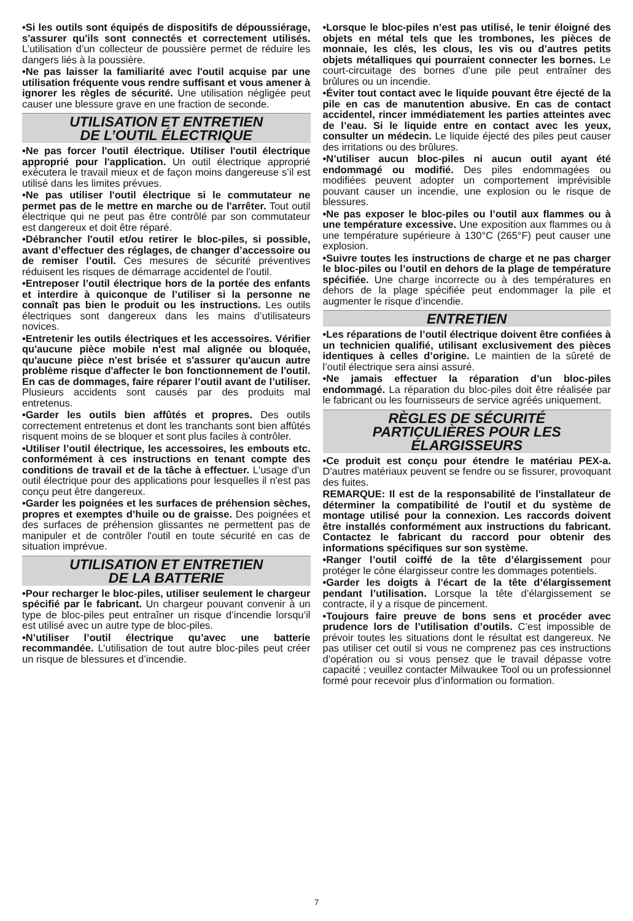•Si les outils sont équipés de dispositifs de dépoussiérage, s'assurer qu'ils sont connectés et correctement utilisés. L’utilisation d’un collecteur de poussière permet de réduire les dangers liés à la poussière.
•Ne pas laisser la familiarité avec l'outil acquise par une utilisation fréquente vous rendre suffisant et vous amener à ignorer les règles de sécurité. Une utilisation négligée peut causer une blessure grave en une fraction de seconde.
UTILISATION ET ENTRETIEN
DE L’OUTIL ÉLECTRIQUE
•Ne pas forcer l'outil électrique. Utiliser l'outil électrique approprié pour l'application. Un outil électrique approprié exécutera le travail mieux et de façon moins dangereuse s’il est utilisé dans les limites prévues.
•Ne pas utiliser l'outil électrique si le commutateur ne permet pas de le mettre en marche ou de l'arrêter. Tout outil électrique qui ne peut pas être contrôlé par son commutateur est dangereux et doit être réparé.
•Débrancher l'outil et/ou retirer le bloc-piles, si possible, avant d’effectuer des réglages, de changer d’accessoire ou de remiser l’outil. Ces mesures de sécurité préventives réduisent les risques de démarrage accidentel de l'outil.
•Entreposer l’outil électrique hors de la portée des enfants et interdire à quiconque de l’utiliser si la personne ne connaît pas bien le produit ou les instructions. Les outils électriques sont dangereux dans les mains d’utilisateurs novices.
•Entretenir les outils électriques et les accessoires. Vérifier qu'aucune pièce mobile n'est mal alignée ou bloquée, qu'aucune pièce n'est brisée et s'assurer qu'aucun autre problème risque d'affecter le bon fonctionnement de l'outil. En cas de dommages, faire réparer l’outil avant de l’utiliser. Plusieurs accidents sont causés par des produits mal entretenus.
•Garder les outils bien affûtés et propres. Des outils correctement entretenus et dont les tranchants sont bien affûtés risquent moins de se bloquer et sont plus faciles à contrôler.
•Utiliser l’outil électrique, les accessoires, les embouts etc. conformément à ces instructions en tenant compte des conditions de travail et de la tâche à effectuer. L'usage d'un outil électrique pour des applications pour lesquelles il n'est pas conçu peut être dangereux.
•Garder les poignées et les surfaces de préhension sèches, propres et exemptes d’huile ou de graisse. Des poignées et des surfaces de préhension glissantes ne permettent pas de manipuler et de contrôler l'outil en toute sécurité en cas de situation imprévue.
UTILISATION ET ENTRETIEN
DE LA BATTERIE
•Pour recharger le bloc-piles, utiliser seulement le chargeur spécifié par le fabricant. Un chargeur pouvant convenir à un type de bloc-piles peut entraîner un risque d’incendie lorsqu’il est utilisé avec un autre type de bloc-piles.
•N’utiliser l’outil électrique qu’avec une batterie recommandée. L’utilisation de tout autre bloc-piles peut créer un risque de blessures et d’incendie.
•Lorsque le bloc-piles n’est pas utilisé, le tenir éloigné des objets en métal tels que les trombones, les pièces de monnaie, les clés, les clous, les vis ou d’autres petits objets métalliques qui pourraient connecter les bornes. Le court-circuitage des bornes d’une pile peut entraîner des brûlures ou un incendie.
•Éviter tout contact avec le liquide pouvant être éjecté de la pile en cas de manutention abusive. En cas de contact accidentel, rincer immédiatement les parties atteintes avec de l’eau. Si le liquide entre en contact avec les yeux, consulter un médecin. Le liquide éjecté des piles peut causer des irritations ou des brûlures.
•N’utiliser aucun bloc-piles ni aucun outil ayant été endommagé ou modifié. Des piles endommagées ou modifiées peuvent adopter un comportement imprévisible pouvant causer un incendie, une explosion ou le risque de blessures.
•Ne pas exposer le bloc-piles ou l’outil aux flammes ou à une température excessive. Une exposition aux flammes ou à une température supérieure à 130°C (265°F) peut causer une explosion.
•Suivre toutes les instructions de charge et ne pas charger le bloc-piles ou l’outil en dehors de la plage de température spécifiée. Une charge incorrecte ou à des températures en dehors de la plage spécifiée peut endommager la pile et augmenter le risque d’incendie.
ENTRETIEN
•Les réparations de l’outil électrique doivent être confiées à un technicien qualifié, utilisant exclusivement des pièces identiques à celles d’origine. Le maintien de la sûreté de l’outil électrique sera ainsi assuré.
•Ne jamais effectuer la réparation d’un bloc-piles endommagé. La réparation du bloc-piles doit être réalisée par le fabricant ou les fournisseurs de service agréés uniquement.
RÈGLES DE SÉCURITÉ
PARTICULIÈRES POUR LES
ÉLARGISSEURS
•Ce produit est conçu pour étendre le matériau PEX-a. D'autres matériaux peuvent se fendre ou se fissurer, provoquant des fuites.
REMARQUE: Il est de la responsabilité de l'installateur de déterminer la compatibilité de l'outil et du système de montage utilisé pour la connexion. Les raccords doivent être installés conformément aux instructions du fabricant. Contactez le fabricant du raccord pour obtenir des informations spécifiques sur son système.
•Ranger l’outil coiffé de la tête d’élargissement pour protéger le cône élargisseur contre les dommages potentiels.
•Garder les doigts à l’écart de la tête d’élargissement pendant l’utilisation. Lorsque la tête d’élargissement se contracte, il y a risque de pincement.
•Toujours faire preuve de bons sens et procéder avec prudence lors de l’utilisation d’outils. C’est impossible de prévoir toutes les situations dont le résultat est dangereux. Ne pas utiliser cet outil si vous ne comprenez pas ces instructions d’opération ou si vous pensez que le travail dépasse votre capacité ; veuillez contacter Milwaukee Tool ou un professionnel formé pour recevoir plus d’information ou formation.
7